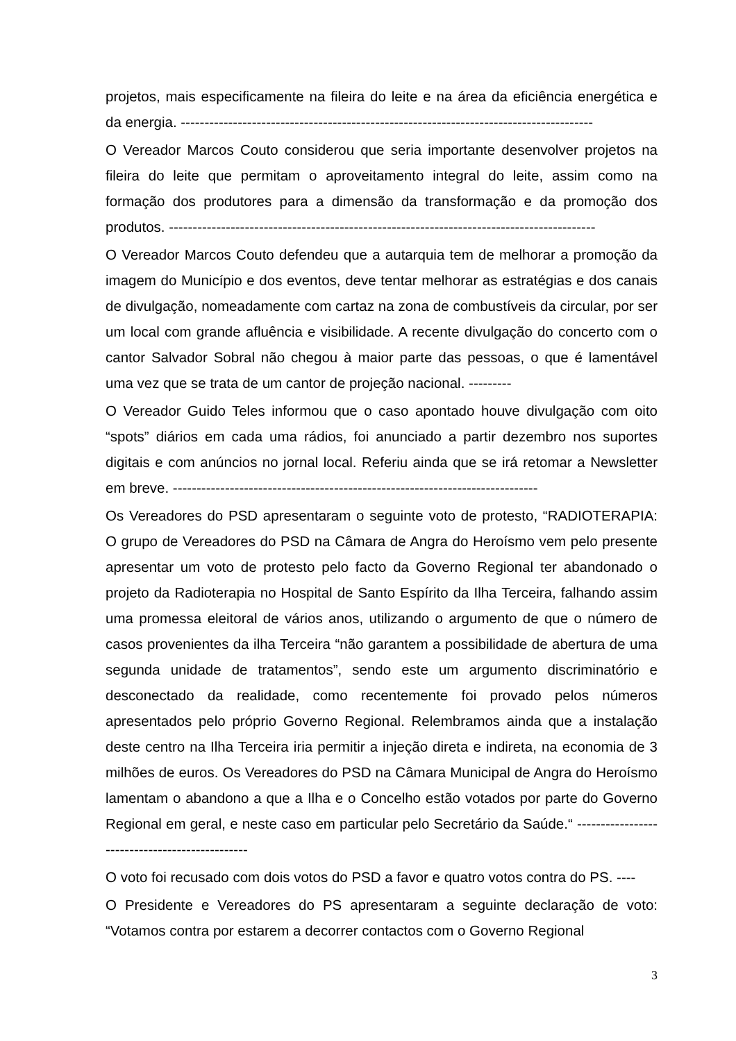projetos, mais especificamente na fileira do leite e na área da eficiência energética e da energia. ---------------------------------------------------------------------------------------
O Vereador Marcos Couto considerou que seria importante desenvolver projetos na fileira do leite que permitam o aproveitamento integral do leite, assim como na formação dos produtores para a dimensão da transformação e da promoção dos produtos. ------------------------------------------------------------------------------------------
O Vereador Marcos Couto defendeu que a autarquia tem de melhorar a promoção da imagem do Município e dos eventos, deve tentar melhorar as estratégias e dos canais de divulgação, nomeadamente com cartaz na zona de combustíveis da circular, por ser um local com grande afluência e visibilidade. A recente divulgação do concerto com o cantor Salvador Sobral não chegou à maior parte das pessoas, o que é lamentável uma vez que se trata de um cantor de projeção nacional. ---------
O Vereador Guido Teles informou que o caso apontado houve divulgação com oito “spots” diários em cada uma rádios, foi anunciado a partir dezembro nos suportes digitais e com anúncios no jornal local. Referiu ainda que se irá retomar a Newsletter em breve. -----------------------------------------------------------------------------
Os Vereadores do PSD apresentaram o seguinte voto de protesto, “RADIOTERAPIA: O grupo de Vereadores do PSD na Câmara de Angra do Heroísmo vem pelo presente apresentar um voto de protesto pelo facto da Governo Regional ter abandonado o projeto da Radioterapia no Hospital de Santo Espírito da Ilha Terceira, falhando assim uma promessa eleitoral de vários anos, utilizando o argumento de que o número de casos provenientes da ilha Terceira “não garantem a possibilidade de abertura de uma segunda unidade de tratamentos”, sendo este um argumento discriminatório e desconectado da realidade, como recentemente foi provado pelos números apresentados pelo próprio Governo Regional. Relembramos ainda que a instalação deste centro na Ilha Terceira iria permitir a injeção direta e indireta, na economia de 3 milhões de euros. Os Vereadores do PSD na Câmara Municipal de Angra do Heroísmo lamentam o abandono a que a Ilha e o Concelho estão votados por parte do Governo Regional em geral, e neste caso em particular pelo Secretário da Saúde.“ -----------------------------------------------
O voto foi recusado com dois votos do PSD a favor e quatro votos contra do PS. ----
O Presidente e Vereadores do PS apresentaram a seguinte declaração de voto: “Votamos contra por estarem a decorrer contactos com o Governo Regional
3